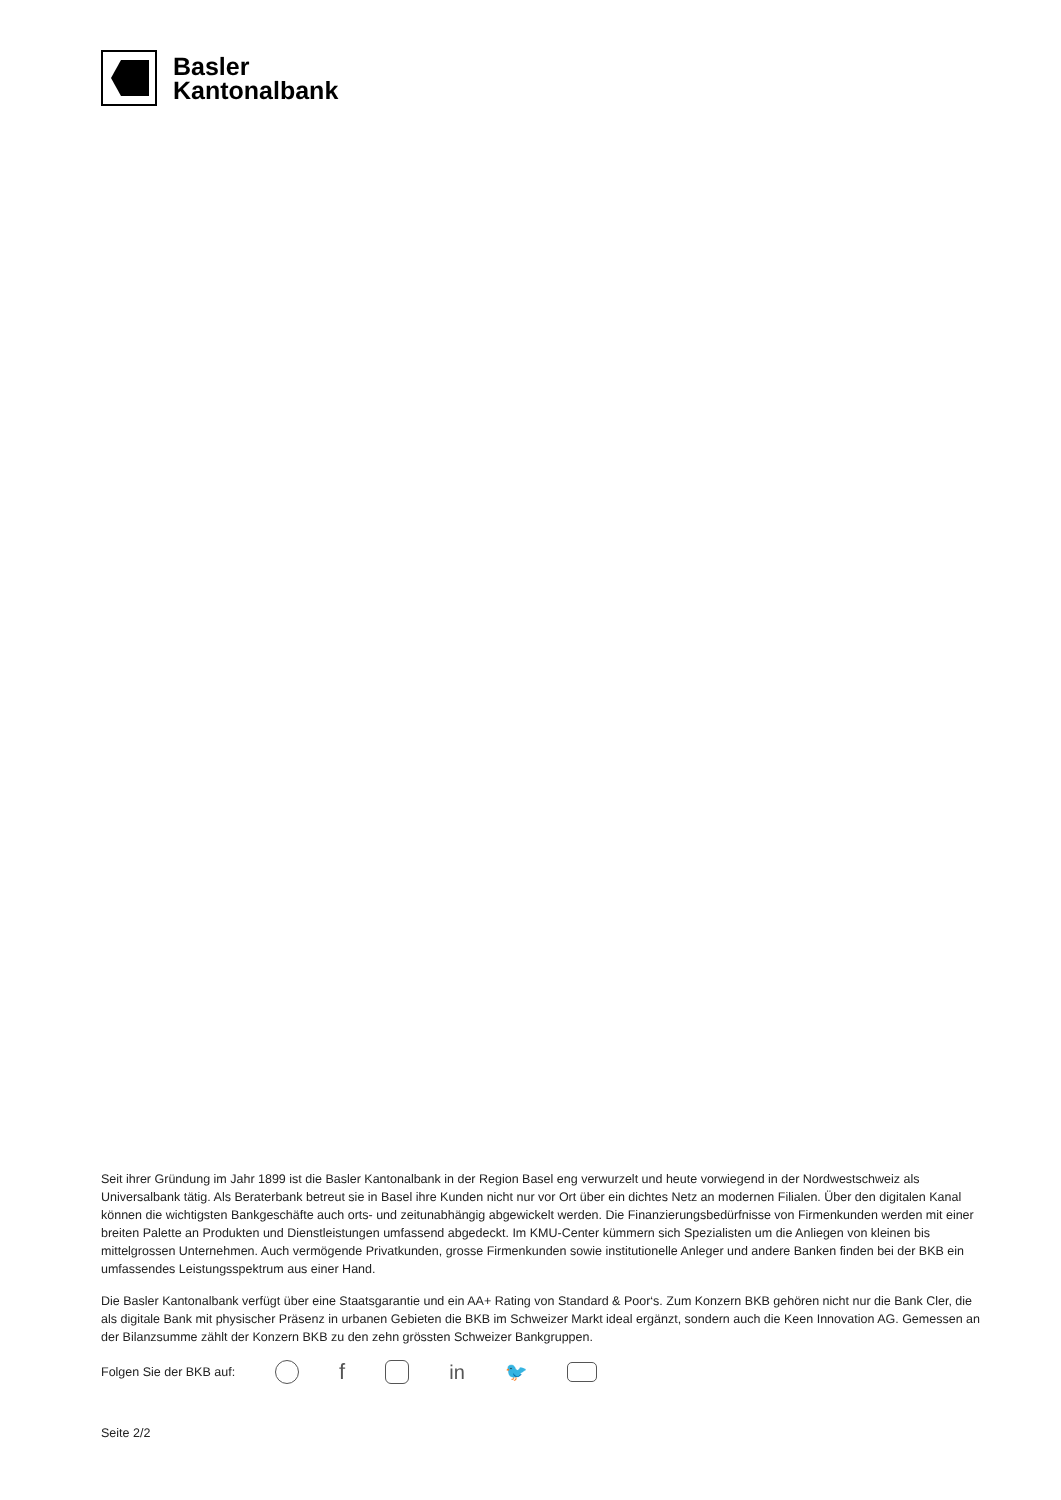Basler
Kantonalbank
Seit ihrer Gründung im Jahr 1899 ist die Basler Kantonalbank in der Region Basel eng verwurzelt und heute vorwiegend in der Nordwestschweiz als Universalbank tätig. Als Beraterbank betreut sie in Basel ihre Kunden nicht nur vor Ort über ein dichtes Netz an modernen Filialen. Über den digitalen Kanal können die wichtigsten Bankgeschäfte auch orts- und zeitunabhängig abgewickelt werden. Die Finanzierungsbedürfnisse von Firmenkunden werden mit einer breiten Palette an Produkten und Dienstleistungen umfassend abgedeckt. Im KMU-Center kümmern sich Spezialisten um die Anliegen von kleinen bis mittelgrossen Unternehmen. Auch vermögende Privatkunden, grosse Firmenkunden sowie institutionelle Anleger und andere Banken finden bei der BKB ein umfassendes Leistungsspektrum aus einer Hand.
Die Basler Kantonalbank verfügt über eine Staatsgarantie und ein AA+ Rating von Standard & Poor‘s. Zum Konzern BKB gehören nicht nur die Bank Cler, die als digitale Bank mit physischer Präsenz in urbanen Gebieten die BKB im Schweizer Markt ideal ergänzt, sondern auch die Keen Innovation AG. Gemessen an der Bilanzsumme zählt der Konzern BKB zu den zehn grössten Schweizer Bankgruppen.
Folgen Sie der BKB auf:
f in 🐦
Seite 2/2